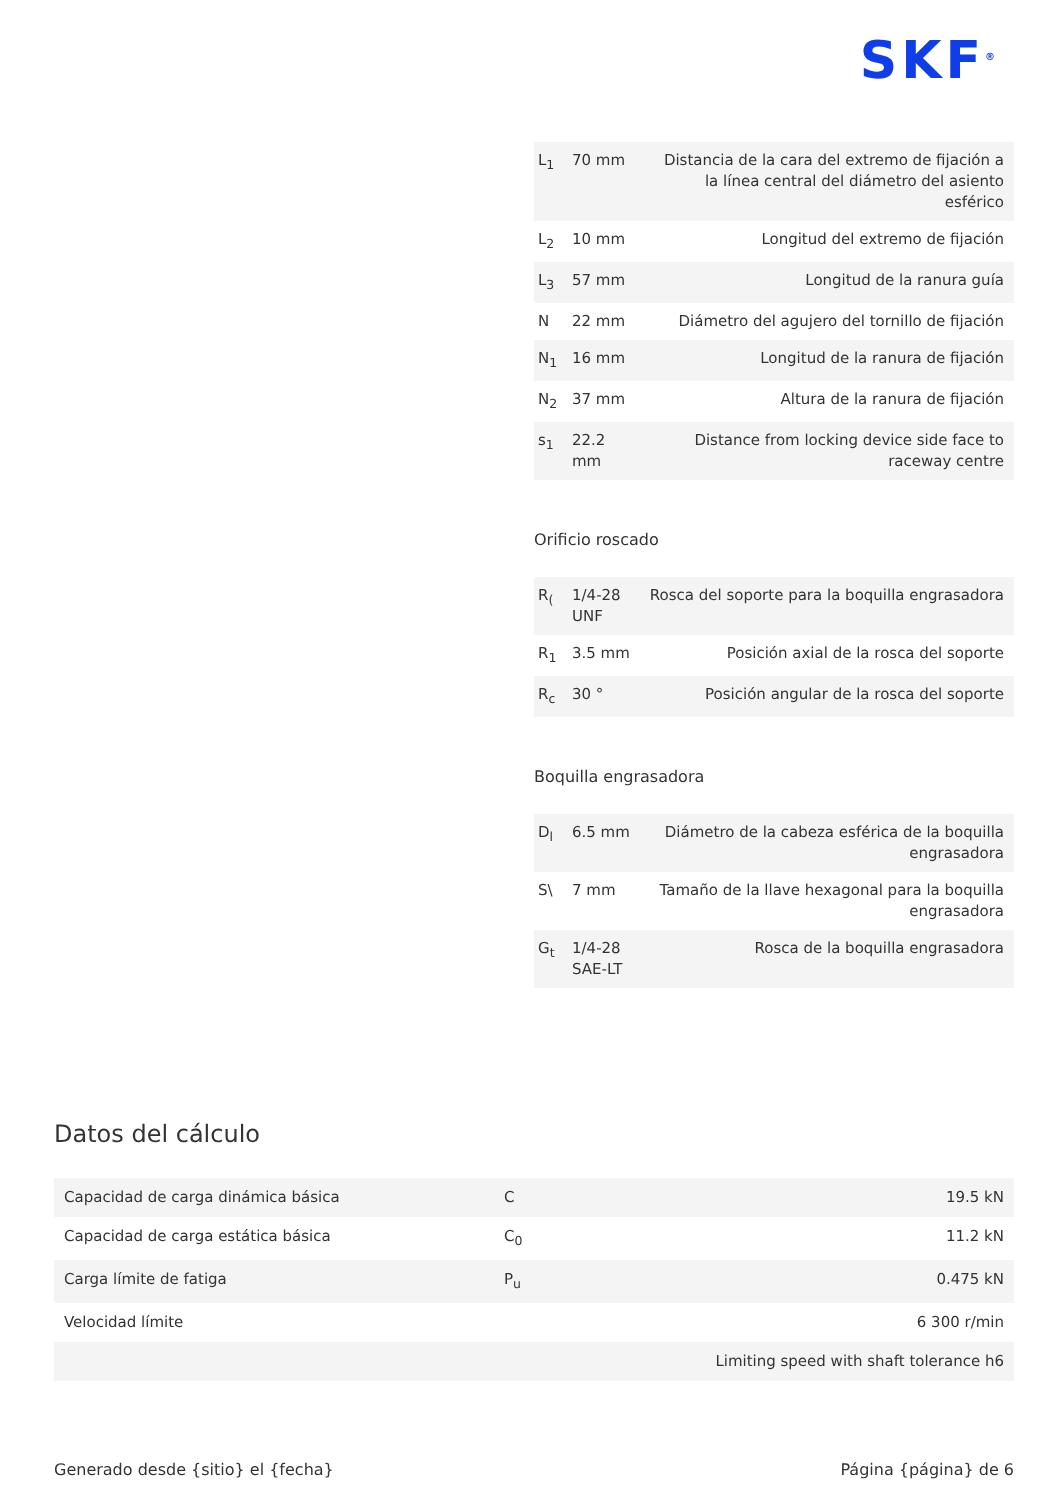SKF<sup>®</sup>
| L<sub>1</sub> | 70 mm | Distancia de la cara del extremo de fijación a la línea central del diámetro del asiento esférico |
| L<sub>2</sub> | 10 mm | Longitud del extremo de fijación |
| L<sub>3</sub> | 57 mm | Longitud de la ranura guía |
| N | 22 mm | Diámetro del agujero del tornillo de fijación |
| N<sub>1</sub> | 16 mm | Longitud de la ranura de fijación |
| N<sub>2</sub> | 37 mm | Altura de la ranura de fijación |
| s<sub>1</sub> | 22.2 mm | Distance from locking device side face to raceway centre |
Orificio roscado
| R<sub>(</sub> | 1/4-28 UNF | Rosca del soporte para la boquilla engrasadora |
| R<sub>1</sub> | 3.5 mm | Posición axial de la rosca del soporte |
| R<sub>c</sub> | 30 ° | Posición angular de la rosca del soporte |
Boquilla engrasadora
| D<sub>l</sub> | 6.5 mm | Diámetro de la cabeza esférica de la boquilla engrasadora |
| S\ | 7 mm | Tamaño de la llave hexagonal para la boquilla engrasadora |
| G<sub>t</sub> | 1/4-28 SAE-LT | Rosca de la boquilla engrasadora |
Datos del cálculo
| Capacidad de carga dinámica básica | C | 19.5 kN |
| Capacidad de carga estática básica | C<sub>0</sub> | 11.2 kN |
| Carga límite de fatiga | P<sub>u</sub> | 0.475 kN |
| Velocidad límite | | 6 300 r/min |
| | | Limiting speed with shaft tolerance h6 |
Generado desde {sitio} el {fecha} Página {página} de 6